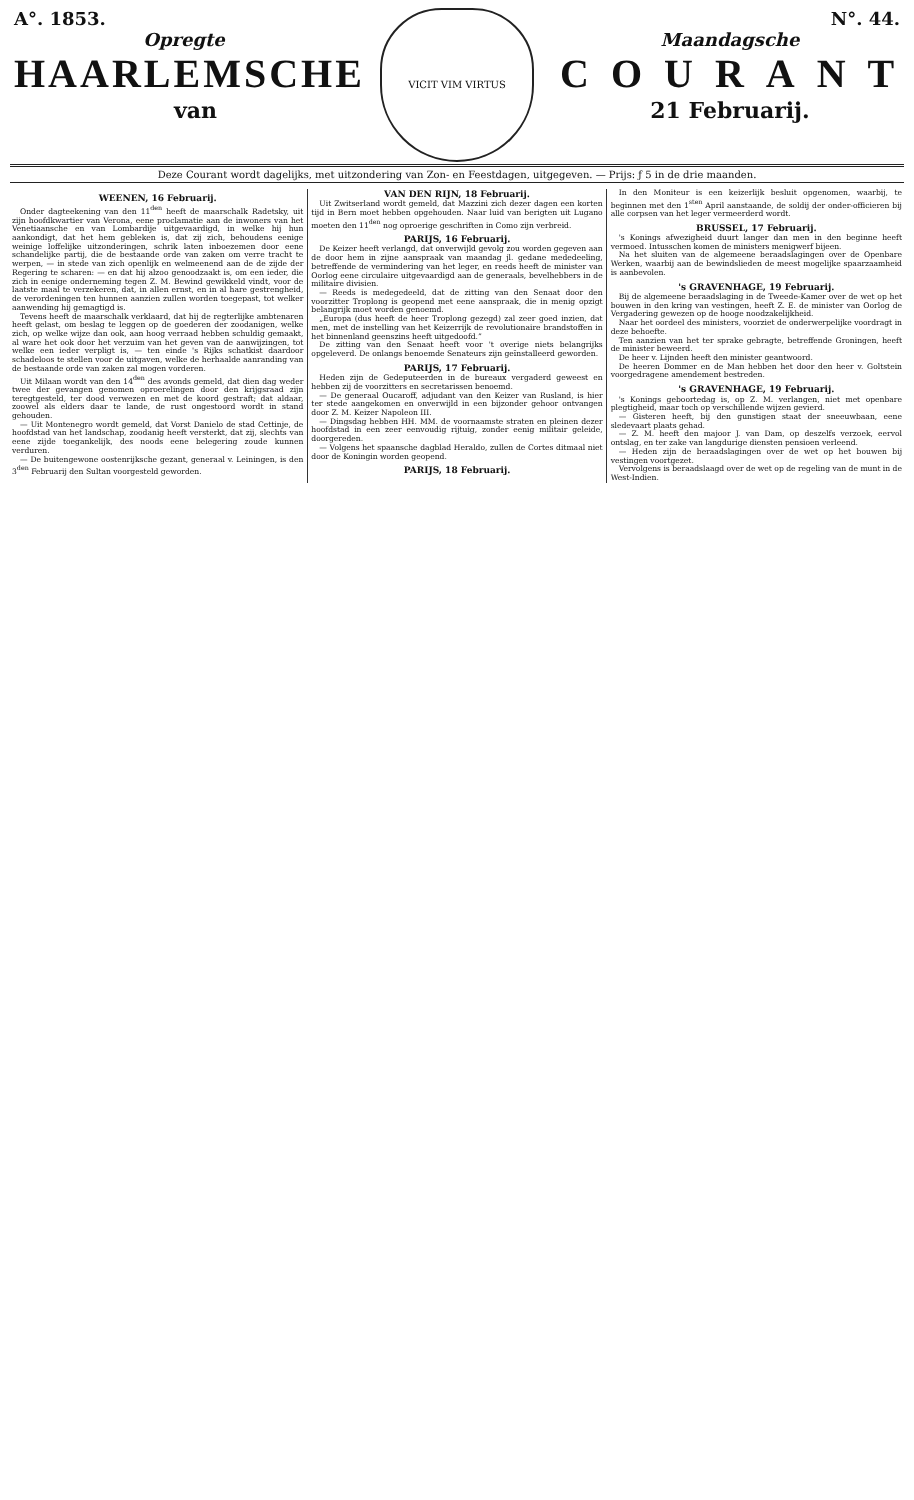A°. 1853.
Opregte
HAARLEMSCHE
van
VICIT VIM VIRTUS
N°. 44.
Maandagsche
COURANT
21 Februarij.
Deze Courant wordt dagelijks, met uitzondering van Zon- en Feestdagen, uitgegeven. — Prijs: ƒ 5 in de drie maanden.
WEENEN, 16 Februarij.
Onder dagteekening van den 11<sup>den</sup> heeft de maarschalk Radetsky, uit zijn hoofdkwartier van Verona, eene proclamatie aan de inwoners van het Venetiaansche en van Lombardije uitgevaardigd, in welke hij hun aankondigt, dat het hem gebleken is, dat zij zich, behoudens eenige weinige loffelijke uitzonderingen, schrik laten inboezemen door eene schandelijke partij, die de bestaande orde van zaken om verre tracht te werpen, — in stede van zich openlijk en welmeenend aan de de zijde der Regering te scharen: — en dat hij alzoo genoodzaakt is, om een ieder, die zich in eenige onderneming tegen Z. M. Bewind gewikkeld vindt, voor de laatste maal te verzekeren, dat, in allen ernst, en in al hare gestrengheid, de verordeningen ten hunnen aanzien zullen worden toegepast, tot welker aanwending hij gemagtigd is.
Tevens heeft de maarschalk verklaard, dat hij de regterlijke ambtenaren heeft gelast, om beslag te leggen op de goederen der zoodanigen, welke zich, op welke wijze dan ook, aan hoog verraad hebben schuldig gemaakt, al ware het ook door het verzuim van het geven van de aanwijzingen, tot welke een ieder verpligt is, — ten einde 's Rijks schatkist daardoor schadeloos te stellen voor de uitgaven, welke de herhaalde aanranding van de bestaande orde van zaken zal mogen vorderen.
Uit Milaan wordt van den 14<sup>den</sup> des avonds gemeld, dat dien dag weder twee der gevangen genomen oproerelingen door den krijgsraad zijn teregtgesteld, ter dood verwezen en met de koord gestraft; dat aldaar, zoowel als elders daar te lande, de rust ongestoord wordt in stand gehouden.
— Uit Montenegro wordt gemeld, dat Vorst Danielo de stad Cettinje, de hoofdstad van het landschap, zoodanig heeft versterkt, dat zij, slechts van eene zijde toegankelijk, des noods eene belegering zoude kunnen verduren.
— De buitengewone oostenrijksche gezant, generaal v. Leiningen, is den 3<sup>den</sup> Februarij den Sultan voorgesteld geworden.
VAN DEN RIJN, 18 Februarij.
Uit Zwitserland wordt gemeld, dat Mazzini zich dezer dagen een korten tijd in Bern moet hebben opgehouden. Naar luid van berigten uit Lugano moeten den 11<sup>den</sup> nog oproerige geschriften in Como zijn verbreid.
PARIJS, 16 Februarij.
De Keizer heeft verlangd, dat onverwijld gevolg zou worden gegeven aan de door hem in zijne aanspraak van maandag jl. gedane mededeeling, betreffende de vermindering van het leger, en reeds heeft de minister van Oorlog eene circulaire uitgevaardigd aan de generaals, bevelhebbers in de militaire divisien.
— Reeds is medegedeeld, dat de zitting van den Senaat door den voorzitter Troplong is geopend met eene aanspraak, die in menig opzigt belangrijk moet worden genoemd.
„Europa (dus heeft de heer Troplong gezegd) zal zeer goed inzien, dat men, met de instelling van het Keizerrijk de revolutionaire brandstoffen in het binnenland geenszins heeft uitgedoofd.”
De zitting van den Senaat heeft voor 't overige niets belangrijks opgeleverd. De onlangs benoemde Senateurs zijn geïnstalleerd geworden.
PARIJS, 17 Februarij.
Heden zijn de Gedeputeerden in de bureaux vergaderd geweest en hebben zij de voorzitters en secretarissen benoemd.
— De generaal Oucaroff, adjudant van den Keizer van Rusland, is hier ter stede aangekomen en onverwijld in een bijzonder gehoor ontvangen door Z. M. Keizer Napoleon III.
— Dingsdag hebben HH. MM. de voornaamste straten en pleinen dezer hoofdstad in een zeer eenvoudig rijtuig, zonder eenig militair geleide, doorgereden.
— Volgens het spaansche dagblad Heraldo, zullen de Cortes ditmaal niet door de Koningin worden geopend.
PARIJS, 18 Februarij.
In den Moniteur is een keizerlijk besluit opgenomen, waarbij, te beginnen met den 1<sup>sten</sup> April aanstaande, de soldij der onder-officieren bij alle corpsen van het leger vermeerderd wordt.
BRUSSEL, 17 Februarij.
's Konings afwezigheid duurt langer dan men in den beginne heeft vermoed. Intusschen komen de ministers menigwerf bijeen.
Na het sluiten van de algemeene beraadslagingen over de Openbare Werken, waarbij aan de bewindslieden de meest mogelijke spaarzaamheid is aanbevolen.
's GRAVENHAGE, 19 Februarij.
Bij de algemeene beraadslaging in de Tweede-Kamer over de wet op het bouwen in den kring van vestingen, heeft Z. E. de minister van Oorlog de Vergadering gewezen op de hooge noodzakelijkheid.
Naar het oordeel des ministers, voorziet de onderwerpelijke voordragt in deze behoefte.
Ten aanzien van het ter sprake gebragte, betreffende Groningen, heeft de minister beweerd.
De heer v. Lijnden heeft den minister geantwoord.
De heeren Dommer en de Man hebben het door den heer v. Goltstein voorgedragene amendement bestreden.
's GRAVENHAGE, 19 Februarij.
's Konings geboortedag is, op Z. M. verlangen, niet met openbare plegtigheid, maar toch op verschillende wijzen gevierd.
— Gisteren heeft, bij den gunstigen staat der sneeuwbaan, eene sledevaart plaats gehad.
— Z. M. heeft den majoor J. van Dam, op deszelfs verzoek, eervol ontslag, en ter zake van langdurige diensten pensioen verleend.
— Heden zijn de beraadslagingen over de wet op het bouwen bij vestingen voortgezet.
Vervolgens is beraadslaagd over de wet op de regeling van de munt in de West-Indien.